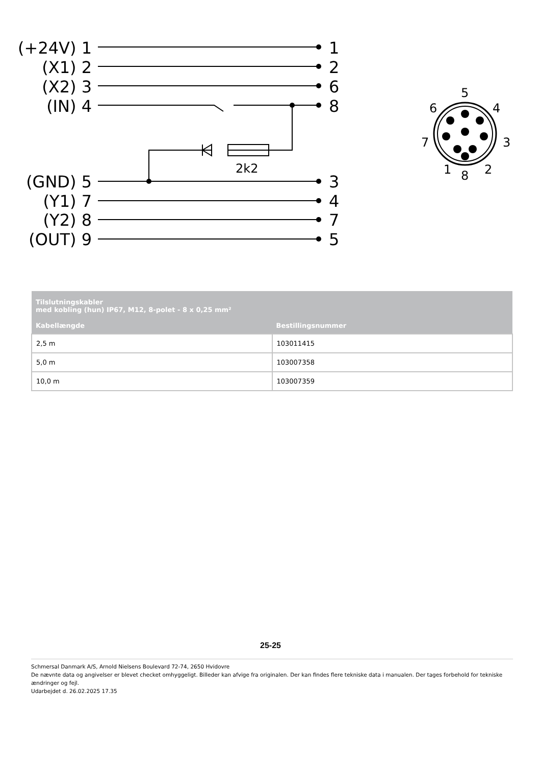(+24V) 1
(X1) 2
(X2) 3
(IN) 4
(GND) 5
(Y1) 7
(Y2) 8
(OUT) 9
1
2
6
8
3
4
7
5
2k2
5
6
4
7
3
1
8
2
| Tilslutningskabler med kobling (hun) IP67, M12, 8-polet - 8 x 0,25 mm² | |
| --- | --- |
| Kabellængde | Bestillingsnummer |
| 2,5 m | 103011415 |
| 5,0 m | 103007358 |
| 10,0 m | 103007359 |
25-25
Schmersal Danmark A/S, Arnold Nielsens Boulevard 72-74, 2650 Hvidovre
De nævnte data og angivelser er blevet checket omhyggeligt. Billeder kan afvige fra originalen. Der kan findes flere tekniske data i manualen. Der tages forbehold for tekniske ændringer og fejl.
Udarbejdet d. 26.02.2025 17.35